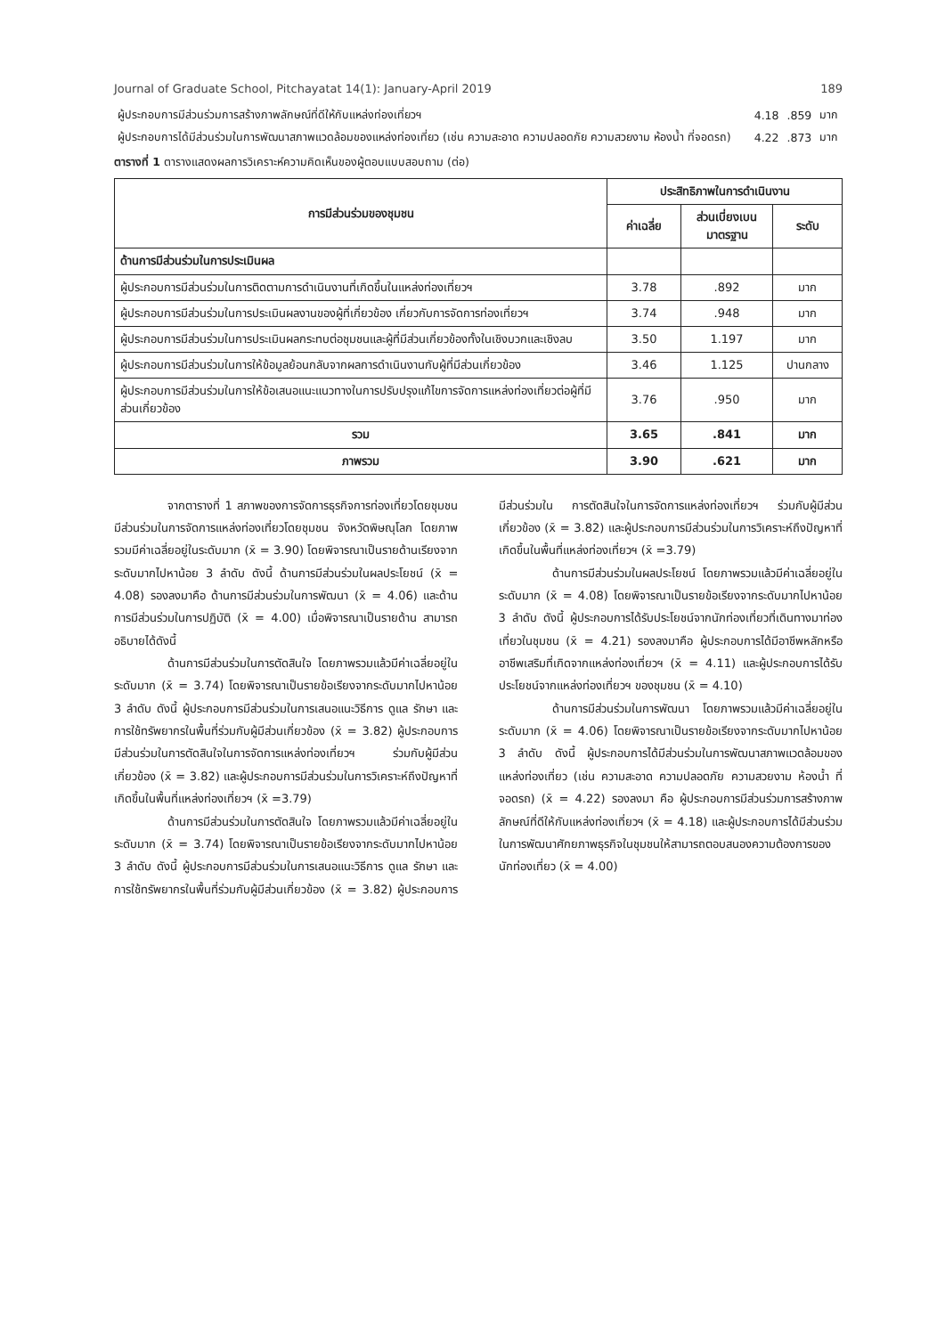Journal of Graduate School, Pitchayatat 14(1): January-April 2019 189
| ผู้ประกอบการมีส่วนร่วมการสร้างภาพลักษณ์ที่ดีให้กับแหล่งท่องเที่ยวฯ | 4.18 | .859 | มาก |
| ผู้ประกอบการได้มีส่วนร่วมในการพัฒนาสภาพแวดล้อมของแหล่งท่องเที่ยว (เช่น ความสะอาด ความปลอดภัย ความสวยงาม ห้องน้ำ ที่จอดรถ) | 4.22 | .873 | มาก |
ตารางที่ 1 ตารางแสดงผลการวิเคราะห์ความคิดเห็นของผู้ตอบแบบสอบถาม (ต่อ)
| การมีส่วนร่วมของชุมชน | ประสิทธิภาพในการดำเนินงาน | | |
| --- | --- | --- | --- |
| | ค่าเฉลี่ย | ส่วนเบี่ยงเบนมาตรฐาน | ระดับ |
| ด้านการมีส่วนร่วมในการประเมินผล | | | |
| ผู้ประกอบการมีส่วนร่วมในการติดตามการดำเนินงานที่เกิดขึ้นในแหล่งท่องเที่ยวฯ | 3.78 | .892 | มาก |
| ผู้ประกอบการมีส่วนร่วมในการประเมินผลงานของผู้ที่เกี่ยวข้อง เกี่ยวกับการจัดการท่องเที่ยวฯ | 3.74 | .948 | มาก |
| ผู้ประกอบการมีส่วนร่วมในการประเมินผลกระทบต่อชุมชนและผู้ที่มีส่วนเกี่ยวข้องทั้งในเชิงบวกและเชิงลบ | 3.50 | 1.197 | มาก |
| ผู้ประกอบการมีส่วนร่วมในการให้ข้อมูลย้อนกลับจากผลการดำเนินงานกับผู้ที่มีส่วนเกี่ยวข้อง | 3.46 | 1.125 | ปานกลาง |
| ผู้ประกอบการมีส่วนร่วมในการให้ข้อเสนอแนะแนวทางในการปรับปรุงแก้ไขการจัดการแหล่งท่องเที่ยวต่อผู้ที่มีส่วนเกี่ยวข้อง | 3.76 | .950 | มาก |
| รวม | 3.65 | .841 | มาก |
| ภาพรวม | 3.90 | .621 | มาก |
จากตารางที่ 1 สภาพของการจัดการธุรกิจการท่องเที่ยวโดยชุมชนมีส่วนร่วมในการจัดการแหล่งท่องเที่ยวโดยชุมชน จังหวัดพิษณุโลก โดยภาพรวมมีค่าเฉลี่ยอยู่ในระดับมาก (x̄ = 3.90) โดยพิจารณาเป็นรายด้านเรียงจากระดับมากไปหาน้อย 3 ลำดับ ดังนี้ ด้านการมีส่วนร่วมในผลประโยชน์ (x̄ = 4.08) รองลงมาคือ ด้านการมีส่วนร่วมในการพัฒนา (x̄ = 4.06) และด้านการมีส่วนร่วมในการปฏิบัติ (x̄ = 4.00) เมื่อพิจารณาเป็นรายด้าน สามารถอธิบายได้ดังนี้
ด้านการมีส่วนร่วมในการตัดสินใจ โดยภาพรวมแล้วมีค่าเฉลี่ยอยู่ในระดับมาก (x̄ = 3.74) โดยพิจารณาเป็นรายข้อเรียงจากระดับมากไปหาน้อย 3 ลำดับ ดังนี้ ผู้ประกอบการมีส่วนร่วมในการเสนอแนะวิธีการ ดูแล รักษา และการใช้ทรัพยากรในพื้นที่ร่วมกับผู้มีส่วนเกี่ยวข้อง (x̄ = 3.82) ผู้ประกอบการมีส่วนร่วมในการตัดสินใจในการจัดการแหล่งท่องเที่ยวฯ ร่วมกับผู้มีส่วนเกี่ยวข้อง (x̄ = 3.82) และผู้ประกอบการมีส่วนร่วมในการวิเคราะห์ถึงปัญหาที่เกิดขึ้นในพื้นที่แหล่งท่องเที่ยวฯ (x̄ =3.79)
ด้านการมีส่วนร่วมในการตัดสินใจ โดยภาพรวมแล้วมีค่าเฉลี่ยอยู่ในระดับมาก (x̄ = 3.74) โดยพิจารณาเป็นรายข้อเรียงจากระดับมากไปหาน้อย 3 ลำดับ ดังนี้ ผู้ประกอบการมีส่วนร่วมในการเสนอแนะวิธีการ ดูแล รักษา และการใช้ทรัพยากรในพื้นที่ร่วมกับผู้มีส่วนเกี่ยวข้อง (x̄ = 3.82) ผู้ประกอบการมีส่วนร่วมใน การตัดสินใจในการจัดการแหล่งท่องเที่ยวฯ ร่วมกับผู้มีส่วนเกี่ยวข้อง (x̄ = 3.82) และผู้ประกอบการมีส่วนร่วมในการวิเคราะห์ถึงปัญหาที่เกิดขึ้นในพื้นที่แหล่งท่องเที่ยวฯ (x̄ =3.79)
ด้านการมีส่วนร่วมในผลประโยชน์ โดยภาพรวมแล้วมีค่าเฉลี่ยอยู่ในระดับมาก (x̄ = 4.08) โดยพิจารณาเป็นรายข้อเรียงจากระดับมากไปหาน้อย 3 ลำดับ ดังนี้ ผู้ประกอบการได้รับประโยชน์จากนักท่องเที่ยวที่เดินทางมาท่องเที่ยวในชุมชน (x̄ = 4.21) รองลงมาคือ ผู้ประกอบการได้มีอาชีพหลักหรืออาชีพเสริมที่เกิดจากแหล่งท่องเที่ยวฯ (x̄ = 4.11) และผู้ประกอบการได้รับประโยชน์จากแหล่งท่องเที่ยวฯ ของชุมชน (x̄ = 4.10)
ด้านการมีส่วนร่วมในการพัฒนา โดยภาพรวมแล้วมีค่าเฉลี่ยอยู่ในระดับมาก (x̄ = 4.06) โดยพิจารณาเป็นรายข้อเรียงจากระดับมากไปหาน้อย 3 ลำดับ ดังนี้ ผู้ประกอบการได้มีส่วนร่วมในการพัฒนาสภาพแวดล้อมของแหล่งท่องเที่ยว (เช่น ความสะอาด ความปลอดภัย ความสวยงาม ห้องน้ำ ที่จอดรถ) (x̄ = 4.22) รองลงมา คือ ผู้ประกอบการมีส่วนร่วมการสร้างภาพลักษณ์ที่ดีให้กับแหล่งท่องเที่ยวฯ (x̄ = 4.18) และผู้ประกอบการได้มีส่วนร่วมในการพัฒนาศักยภาพธุรกิจในชุมชนให้สามารถตอบสนองความต้องการของนักท่องเที่ยว (x̄ = 4.00)